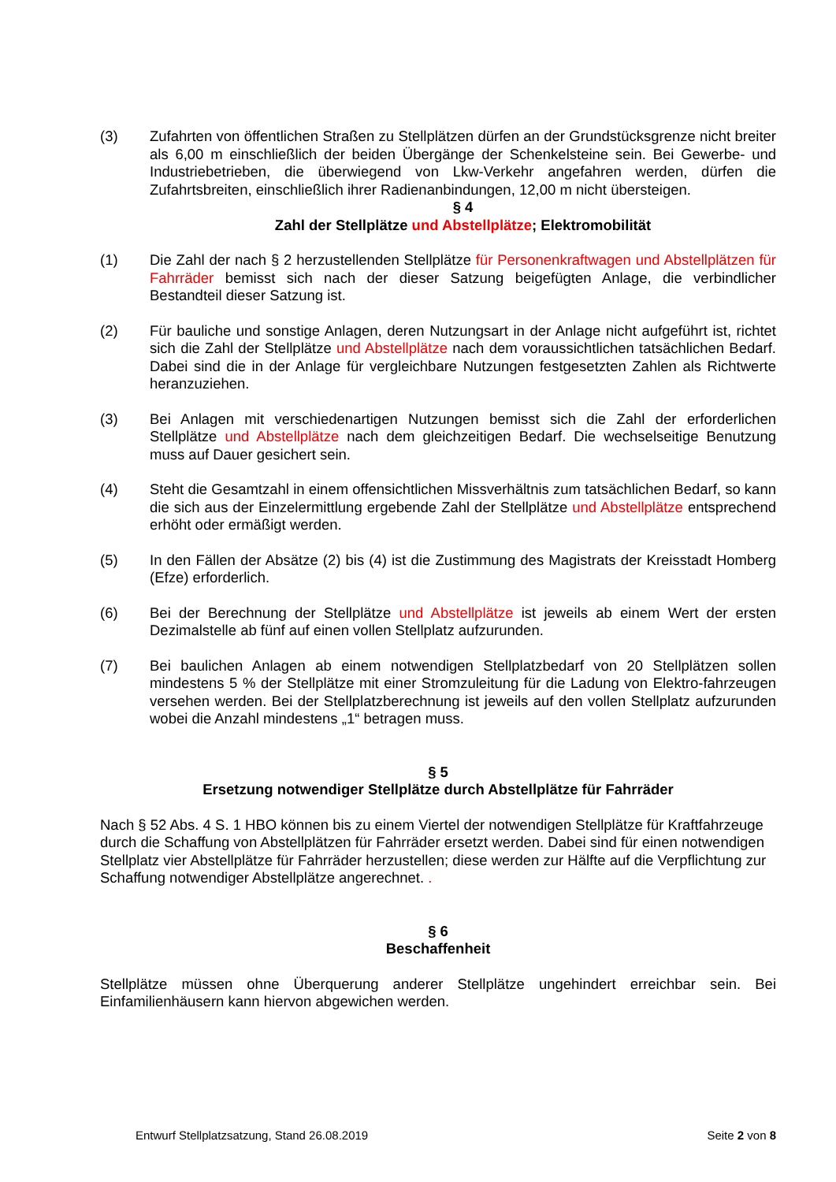(3) Zufahrten von öffentlichen Straßen zu Stellplätzen dürfen an der Grundstücksgrenze nicht breiter als 6,00 m einschließlich der beiden Übergänge der Schenkelsteine sein. Bei Gewerbe- und Industriebetrieben, die überwiegend von Lkw-Verkehr angefahren werden, dürfen die Zufahrtsbreiten, einschließlich ihrer Radienanbindungen, 12,00 m nicht übersteigen.
§ 4
Zahl der Stellplätze und Abstellplätze; Elektromobilität
(1) Die Zahl der nach § 2 herzustellenden Stellplätze für Personenkraftwagen und Abstellplätzen für Fahrräder bemisst sich nach der dieser Satzung beigefügten Anlage, die verbindlicher Bestandteil dieser Satzung ist.
(2) Für bauliche und sonstige Anlagen, deren Nutzungsart in der Anlage nicht aufgeführt ist, richtet sich die Zahl der Stellplätze und Abstellplätze nach dem voraussichtlichen tatsächlichen Bedarf. Dabei sind die in der Anlage für vergleichbare Nutzungen festgesetzten Zahlen als Richtwerte heranzuziehen.
(3) Bei Anlagen mit verschiedenartigen Nutzungen bemisst sich die Zahl der erforderlichen Stellplätze und Abstellplätze nach dem gleichzeitigen Bedarf. Die wechselseitige Benutzung muss auf Dauer gesichert sein.
(4) Steht die Gesamtzahl in einem offensichtlichen Missverhältnis zum tatsächlichen Bedarf, so kann die sich aus der Einzelermittlung ergebende Zahl der Stellplätze und Abstellplätze entsprechend erhöht oder ermäßigt werden.
(5) In den Fällen der Absätze (2) bis (4) ist die Zustimmung des Magistrats der Kreisstadt Homberg (Efze) erforderlich.
(6) Bei der Berechnung der Stellplätze und Abstellplätze ist jeweils ab einem Wert der ersten Dezimalstelle ab fünf auf einen vollen Stellplatz aufzurunden.
(7) Bei baulichen Anlagen ab einem notwendigen Stellplatzbedarf von 20 Stellplätzen sollen mindestens 5 % der Stellplätze mit einer Stromzuleitung für die Ladung von Elektro-fahrzeugen versehen werden. Bei der Stellplatzberechnung ist jeweils auf den vollen Stellplatz aufzurunden wobei die Anzahl mindestens „1“ betragen muss.
§ 5
Ersetzung notwendiger Stellplätze durch Abstellplätze für Fahrräder
Nach § 52 Abs. 4 S. 1 HBO können bis zu einem Viertel der notwendigen Stellplätze für Kraftfahrzeuge durch die Schaffung von Abstellplätzen für Fahrräder ersetzt werden. Dabei sind für einen notwendigen Stellplatz vier Abstellplätze für Fahrräder herzustellen; diese werden zur Hälfte auf die Verpflichtung zur Schaffung notwendiger Abstellplätze angerechnet. .
§ 6
Beschaffenheit
Stellplätze müssen ohne Überquerung anderer Stellplätze ungehindert erreichbar sein. Bei Einfamilienhäusern kann hiervon abgewichen werden.
Entwurf Stellplatzsatzung, Stand 26.08.2019 Seite 2 von 8